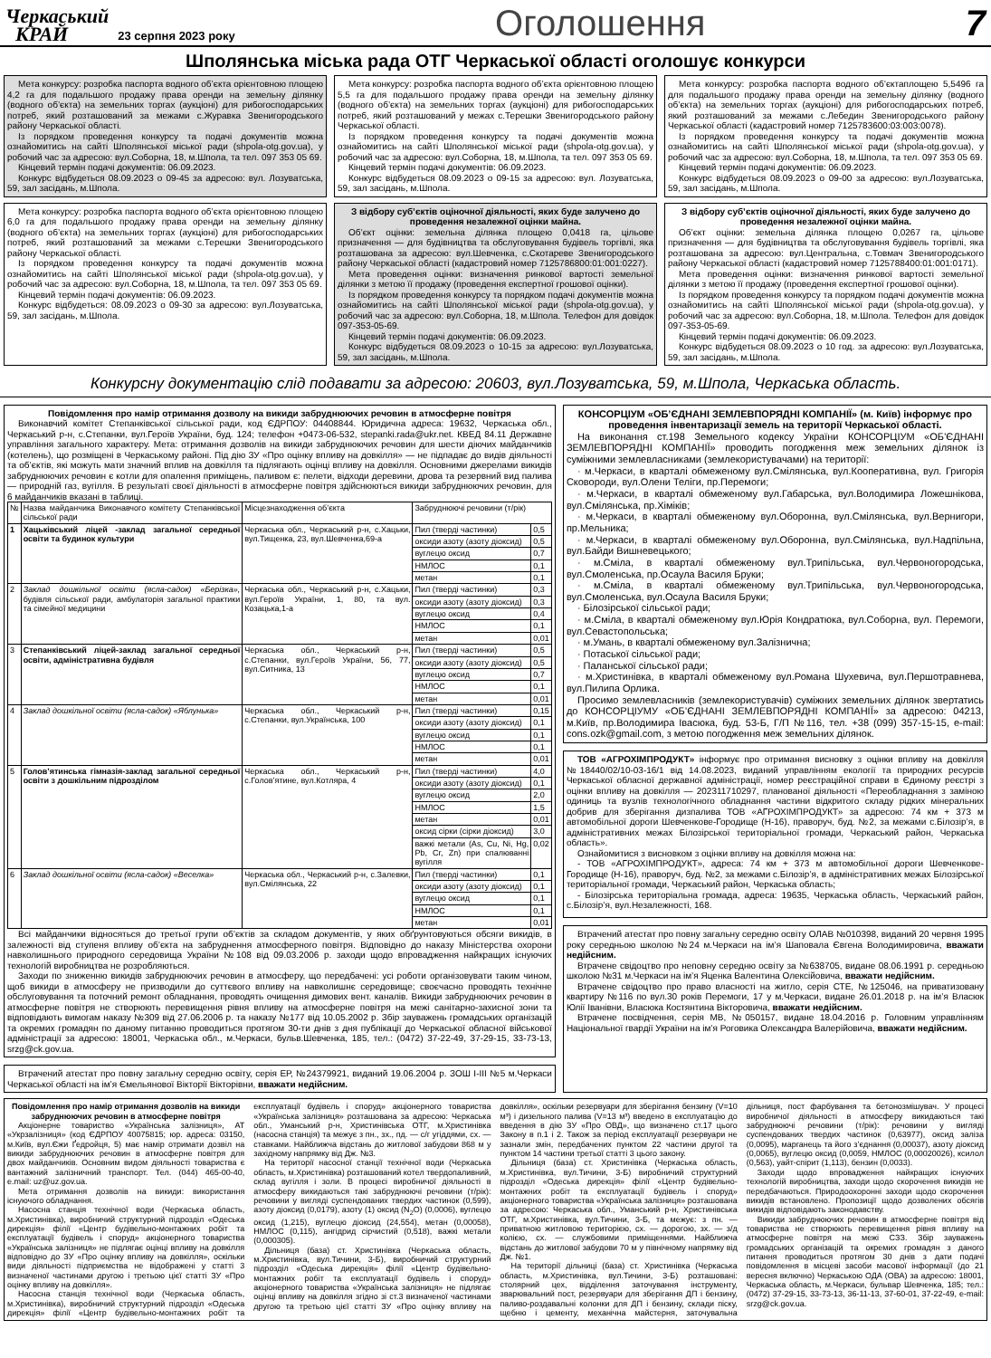Черкаський
КРАЙ
23 серпня 2023 року
Оголошення 7
Шполянська міська рада ОТГ Черкаської області оголошує конкурси
Мета конкурсу: розробка паспорта водного об’єкта орієнтовною площею 4,2 га для подальшого продажу права оренди на земельну ділянку (водного об’єкта) на земельних торгах (аукціоні) для рибогосподарських потреб, який розташований за межами с.Журавка Звенигородського району Черкаської області.
Із порядком проведення конкурсу та подачі документів можна ознайомитись на сайті Шполянської міської ради (shpola-otg.gov.ua), у робочий час за адресою: вул.Соборна, 18, м.Шпола, та тел. 097 353 05 69.
Кінцевий термін подачі документів: 06.09.2023.
Конкурс відбудеться 08.09.2023 о 09-45 за адресою: вул. Лозуватська, 59, зал засідань, м.Шпола.
Мета конкурсу: розробка паспорта водного об’єкта орієнтовною площею 5,5 га для подальшого продажу права оренди на земельну ділянку (водного об’єкта) на земельних торгах (аукціоні) для рибогосподарських потреб, який розташований у межах с.Терешки Звенигородського району Черкаської області.
Із порядком проведення конкурсу та подачі документів можна ознайомитись на сайті Шполянської міської ради (shpola-otg.gov.ua), у робочий час за адресою: вул.Соборна, 18, м.Шпола, та тел. 097 353 05 69.
Кінцевий термін подачі документів: 06.09.2023.
Конкурс відбудеться 08.09.2023 о 09-15 за адресою: вул. Лозуватська, 59, зал засідань, м.Шпола.
Мета конкурсу: розробка паспорта водного об’єктаплощею 5,5496 га для подальшого продажу права оренди на земельну ділянку (водного об’єкта) на земельних торгах (аукціоні) для рибогосподарських потреб, який розташований за межами с.Лебедин Звенигородського району Черкаської області (кадастровий номер 7125783600:03:003:0078).
Із порядком проведення конкурсу та подачі документів можна ознайомитись на сайті Шполянської міської ради (shpola-otg.gov.ua), у робочий час за адресою: вул.Соборна, 18, м.Шпола, та тел. 097 353 05 69.
Кінцевий термін подачі документів: 06.09.2023.
Конкурс відбудеться 08.09.2023 о 09-00 за адресою: вул.Лозуватська, 59, зал засідань, м.Шпола.
Мета конкурсу: розробка паспорта водного об’єкта орієнтовною площею 6,0 га для подальшого продажу права оренди на земельну ділянку (водного об’єкта) на земельних торгах (аукціоні) для рибогосподарських потреб, який розташований за межами с.Терешки Звенигородського району Черкаської області.
Із порядком проведення конкурсу та подачі документів можна ознайомитись на сайті Шполянської міської ради (shpola-otg.gov.ua), у робочий час за адресою: вул.Соборна, 18, м.Шпола, та тел. 097 353 05 69.
Кінцевий термін подачі документів: 06.09.2023.
Конкурс відбудеться: 08.09.2023 о 09-30 за адресою: вул.Лозуватська, 59, зал засідань, м.Шпола.
З відбору суб’єктів оціночної діяльності, яких буде залучено до проведення незалежної оцінки майна.
Об’єкт оцінки: земельна ділянка площею 0,0418 га, цільове призначення — для будівництва та обслуговування будівель торгівлі, яка розташована за адресою: вул.Шевченка, с.Скотареве Звенигородського району Черкаської області (кадастровий номер 7125786800:01:001:0227).
Мета проведення оцінки: визначення ринкової вартості земельної ділянки з метою її продажу (проведення експертної грошової оцінки).
Із порядком проведення конкурсу та порядком подачі документів можна ознайомитись на сайті Шполянської міської ради (shpola-otg.gov.ua), у робочий час за адресою: вул.Соборна, 18, м.Шпола. Телефон для довідок 097-353-05-69.
Кінцевий термін подачі документів: 06.09.2023.
Конкурс відбудеться 08.09.2023 о 10-15 за адресою: вул.Лозуватська, 59, зал засідань, м.Шпола.
З відбору суб’єктів оціночної діяльності, яких буде залучено до проведення незалежної оцінки майна.
Об’єкт оцінки: земельна ділянка площею 0,0267 га, цільове призначення — для будівництва та обслуговування будівель торгівлі, яка розташована за адресою: вул.Центральна, с.Товмач Звенигородського району Черкаської області (кадастровий номер 7125788400:01:001:0171).
Мета проведення оцінки: визначення ринкової вартості земельної ділянки з метою її продажу (проведення експертної грошової оцінки).
Із порядком проведення конкурсу та порядком подачі документів можна ознайомитись на сайті Шполянської міської ради (shpola-otg.gov.ua), у робочий час за адресою: вул.Соборна, 18, м.Шпола. Телефон для довідок 097-353-05-69.
Кінцевий термін подачі документів: 06.09.2023.
Конкурс відбудеться 08.09.2023 о 10 год. за адресою: вул.Лозуватська, 59, зал засідань, м.Шпола.
Конкурсну документацію слід подавати за адресою: 20603, вул.Лозуватська, 59, м.Шпола, Черкаська область.
Повідомлення про намір отримання дозволу на викиди забруднюючих речовин в атмосферне повітря
Виконавчий комітет Степанківської сільської ради, код ЄДРПОУ: 04408844. Юридична адреса: 19632, Черкаська обл., Черкаський р-н, с.Степанки, вул.Героїв України, буд. 124; телефон +0473-06-532, stepanki.rada@ukr.net. КВЕД 84.11 Державне управління загального характеру. Мета: отримання дозволів на викиди забруднюючих речовин для шести діючих майданчиків (котелень), що розміщені в Черкаському районі. Під дію ЗУ «Про оцінку впливу на довкілля» — не підпадає до видів діяльності та об’єктів, які можуть мати значний вплив на довкілля та підлягають оцінці впливу на довкілля. Основними джерелами викидів забруднюючих речовин є котли для опалення приміщень, паливом є: пелети, відходи деревини, дрова та резервний вид палива — природній газ, вугілля. В результаті своєї діяльності в атмосферне повітря здійснюються викиди забруднюючих речовин, для 6 майданчиків вказані в таблиці.
| № | Назва майданчика Виконавчого комітету Степанківської сільської ради | Місцезнаходження об’єкта | Забруднюючі речовини (т/рік) | |
| --- | --- | --- | --- | --- |
| 1 | Хацьківський ліцей -заклад загальної середньої освіти та будинок культури | Черкаська обл., Черкаський р-н, с.Хацьки, вул.Тищенка, 23, вул.Шевченка,69-а | Пил (тверді частинки) | 0,5 |
| | | | оксиди азоту (азоту діоксид) | 0,5 |
| | | | вуглецю оксид | 0,7 |
| | | | НМЛОС | 0,1 |
| | | | метан | 0,1 |
| 2 | Заклад дошкільної освіти (ясла-садок) «Берізка», будівля сільської ради, амбулаторія загальної практики та сімейної медицини | Черкаська обл., Черкаський р-н, с.Хацьки, вул.Героїв України, 1, 80, та вул. Козацька,1-а | Пил (тверді частинки) | 0,3 |
| | | | оксиди азоту (азоту діоксид) | 0,3 |
| | | | вуглецю оксид | 0,4 |
| | | | НМЛОС | 0,1 |
| | | | метан | 0,01 |
| 3 | Степанківський ліцей-заклад загальної середньої освіти, адміністративна будівля | Черкаська обл., Черкаський р-н, с.Степанки, вул.Героїв України, 56, 77, вул.Ситника, 13 | Пил (тверді частинки) | 0,5 |
| | | | оксиди азоту (азоту діоксид) | 0,5 |
| | | | вуглецю оксид | 0,7 |
| | | | НМЛОС | 0,1 |
| | | | метан | 0,01 |
| 4 | Заклад дошкільної освіти (ясла-садок) «Яблунька» | Черкаська обл., Черкаський р-н, с.Степанки, вул.Українська, 100 | Пил (тверді частинки) | 0,15 |
| | | | оксиди азоту (азоту діоксид) | 0,1 |
| | | | вуглецю оксид | 0,1 |
| | | | НМЛОС | 0,1 |
| | | | метан | 0,01 |
| 5 | Голов’ятинська гімназія-заклад загальної середньої освіти з дошкільним підрозділом | Черкаська обл., Черкаський р-н, с.Голов’ятине, вул.Котляра, 4 | Пил (тверді частинки) | 4,0 |
| | | | оксиди азоту (азоту діоксид) | 0,1 |
| | | | вуглецю оксид | 2,0 |
| | | | НМЛОС | 1,5 |
| | | | метан | 0,01 |
| | | | оксид сірки (сірки діоксид) | 3,0 |
| | | | важкі метали (As, Cu, Ni, Hg, Pb, Cr, Zn) при спалюванні вугілля | 0,02 |
| 6 | Заклад дошкільної освіти (ясла-садок) «Веселка» | Черкаська обл., Черкаський р-н, с.Залевки, вул.Смілянська, 22 | Пил (тверді частинки) | 0,1 |
| | | | оксиди азоту (азоту діоксид) | 0,1 |
| | | | вуглецю оксид | 0,1 |
| | | | НМЛОС | 0,1 |
| | | | метан | 0,01 |
Всі майданчики відносяться до третьої групи об’єктів за складом документів, у яких обґрунтовуються обсяги викидів, в залежності від ступеня впливу об’єкта на забруднення атмосферного повітря. Відповідно до наказу Міністерства охорони навколишнього природного середовища України №108 від 09.03.2006 р. заходи щодо впровадження найкращих існуючих технологій виробництва не розробляються.
Заходи по зниженню викидів забруднюючих речовин в атмосферу, що передбачені: усі роботи організовувати таким чином, щоб викиди в атмосферу не призводили до суттєвого впливу на навколишнє середовище; своєчасно проводять технічне обслуговування та поточний ремонт обладнання, проводять очищення димових вент. каналів. Викиди забруднюючих речовин в атмосферне повітря не створюють перевищення рівня впливу на атмосферне повітря на межі санітарно-захисної зони та відповідають вимогам наказу №309 від 27.06.2006 р. та наказу №177 від 10.05.2002 р. Збір зауважень громадських організацій та окремих громадян по даному питанню проводиться протягом 30-ти днів з дня публікації до Черкаської обласної військової адміністрації за адресою: 18001, Черкаська обл., м.Черкаси, бульв.Шевченка, 185, тел.: (0472) 37-22-49, 37-29-15, 33-73-13, srzg@ck.gov.ua.
Втрачений атестат про повну загальну середню освіту, серія ЕР, №24379921, виданий 19.06.2004 р. ЗОШ І-ІІІ №5 м.Черкаси Черкаської області на ім’я Ємельянової Вікторії Вікторівни, вважати недійсним.
КОНСОРЦІУМ «ОБ’ЄДНАНІ ЗЕМЛЕВПОРЯДНІ КОМПАНІЇ» (м. Київ) інформує про проведення інвентаризації земель на території Черкаської області.
На виконання ст.198 Земельного кодексу України КОНСОРЦІУМ «ОБ’ЄДНАНІ ЗЕМЛЕВПОРЯДНІ КОМПАНІЇ» проводить погодження меж земельних ділянок із суміжними землевласниками (землекористувачами) на території:
· м.Черкаси, в кварталі обмеженому вул.Смілянська, вул.Кооперативна, вул. Григорія Сковороди, вул.Олени Теліги, пр.Перемоги;
· м.Черкаси, в кварталі обмеженому вул.Габарська, вул.Володимира Ложешнікова, вул.Смілянська, пр.Хіміків;
· м.Черкаси, в кварталі обмеженому вул.Оборонна, вул.Смілянська, вул.Вернигори, пр.Мельника;
· м.Черкаси, в кварталі обмеженому вул.Оборонна, вул.Смілянська, вул.Надпільна, вул.Байди Вишневецького;
· м.Сміла, в кварталі обмеженому вул.Трипільська, вул.Червоногородська, вул.Смоленська, пр.Осаула Василя Бруки;
· м.Сміла, в кварталі обмеженому вул.Трипільська, вул.Червоногородська, вул.Смоленська, вул.Осаула Василя Бруки;
· Білозірської сільської ради;
· м.Сміла, в кварталі обмеженому вул.Юрія Кондратюка, вул.Соборна, вул. Перемоги, вул.Севастопольська;
· м.Умань, в кварталі обмеженому вул.Залізнична;
· Потаської сільської ради;
· Паланської сільської ради;
· м.Христинівка, в кварталі обмеженому вул.Романа Шухевича, вул.Першотравнева, вул.Пилипа Орлика.
Просимо землевласників (землекористувачів) суміжних земельних ділянок звертатись до КОНСОРЦІУМУ «ОБ’ЄДНАНІ ЗЕМЛЕВПОРЯДНІ КОМПАНІЇ» за адресою: 04213, м.Київ, пр.Володимира Івасюка, буд. 53-Б, Г/П №116, тел. +38 (099) 357-15-15, e-mail: cons.ozk@gmail.com, з метою погодження меж земельних ділянок.
ТОВ «АГРОХІМПРОДУКТ» інформує про отримання висновку з оцінки впливу на довкілля №18440/02/10-03-16/1 від 14.08.2023, виданий управлінням екології та природних ресурсів Черкаської обласної державної адміністрації, номер реєстраційної справи в Єдиному реєстрі з оцінки впливу на довкілля — 202311710297, планованої діяльності «Переобладнання з заміною одиниць та вузлів технологічного обладнання частини відкритого складу рідких мінеральних добрив для зберігання дизпалива ТОВ «АГРОХІМПРОДУКТ» за адресою: 74 км + 373 м автомобільної дороги Шевченкове-Городище (Н-16), праворуч, буд. №2, за межами с.Білозір’я, в адміністративних межах Білозірської територіальної громади, Черкаський район, Черкаська область».
Ознайомитися з висновком з оцінки впливу на довкілля можна на:
- ТОВ «АГРОХІМПРОДУКТ», адреса: 74 км + 373 м автомобільної дороги Шевченкове-Городище (Н-16), праворуч, буд. №2, за межами с.Білозір’я, в адміністративних межах Білозірської територіальної громади, Черкаський район, Черкаська область;
- Білозірська територіальна громада, адреса: 19635, Черкаська область, Черкаський район, с.Білозір’я, вул.Незалежності, 168.
Втрачений атестат про повну загальну середню освіту ОЛАВ №010398, виданий 20 червня 1995 року середньою школою №24 м.Черкаси на ім’я Шаповала Євгена Володимировича, вважати недійсним.
Втрачене свідоцтво про неповну середню освіту за №638705, видане 08.06.1991 р. середньою школою №31 м.Черкаси на ім’я Яценка Валентина Олексійовича, вважати недійсним.
Втрачене свідоцтво про право власності на житло, серія СТЕ, №125046, на приватизовану квартиру №116 по вул.30 років Перемоги, 17 у м.Черкаси, видане 26.01.2018 р. на ім’я Власюк Юлії Іванівни, Власюка Костянтина Вікторовича, вважати недійсним.
Втрачене посвідчення, серія МВ, №050157, видане 18.04.2016 р. Головним управлінням Національної гвардії України на ім’я Роговика Олександра Валерійовича, вважати недійсним.
Повідомлення про намір отримання дозволів на викиди забруднюючих речовин в атмосферне повітря
Акціонерне товариство «Українська залізниця», АТ «Укрзалізниця» (код ЄДРПОУ 40075815; юр. адреса: 03150, м.Київ, вул.Єжи Ґедройця, 5) має намір отримати дозвіл на викиди забруднюючих речовин в атмосферне повітря для двох майданчиків. Основним видом діяльності товариства є вантажний залізничний транспорт. Тел. (044) 465-00-40, e.mail: uz@uz.gov.ua.
Мета отримання дозволів на викиди: використання існуючого обладнання.
Насосна станція технічної води (Черкаська область, м.Христинівка), виробничий структурний підрозділ «Одеська дирекція» філії «Центр будівельно-монтажних робіт та експлуатації будівель і споруд» акціонерного товариства «Українська залізниця» не підлягає оцінці впливу на довкілля відповідно до ЗУ «Про оцінку впливу на довкілля», оскільки види діяльності підприємства не відображені у статті 3 визначеної частинами другою і третьою цієї статті ЗУ «Про оцінку впливу на довкілля».
Насосна станція технічної води (Черкаська область, м.Христинівка), виробничий структурний підрозділ «Одеська дирекція» філії «Центр будівельно-монтажних робіт та експлуатації будівель і споруд» акціонерного товариства «Українська залізниця» розташована за адресою: Черкаська обл., Уманський р-н, Христинівська ОТГ, м.Христинівка (насосна станція) та межує з пн., зх., пд. — с/г угіддями, сх. — ставками. Найближча відстань до житлової забудови 868 м у західному напрямку від Дж. №3.
На території насосної станції технічної води (Черкаська область, м.Христинівка) розташований котел твердопаливний, склад вугілля і золи. В процесі виробничої діяльності в атмосферу викидаються такі забруднюючі речовини (т/рік): речовини у вигляді суспендованих твердих частинок (0,599), азоту діоксид (0,0179), азоту (1) оксид (N<sub>2</sub>O) (0,0006), вуглецю оксид (1,215), вуглецю діоксид (24,554), метан (0,00058), НМЛОС (0,115), ангідрид сірчистий (0,518), важкі метали (0,000305).
Дільниця (база) ст. Христинівка (Черкаська область, м.Христинівка, вул.Тичини, 3-Б), виробничий структурний підрозділ «Одеська дирекція» філії «Центр будівельно-монтажних робіт та експлуатації будівель і споруд» акціонерного товариства «Українська залізниця» не підлягає оцінці впливу на довкілля згідно зі ст.3 визначеної частинами другою та третьою цієї статті ЗУ «Про оцінку впливу на довкілля», оскільки резервуари для зберігання бензину (V=10 м³) і дизельного палива (V=13 м³) введено в експлуатацію до введення в дію ЗУ «Про ОВД», що визначено ст.17 цього Закону в п.1 і 2. Також за період експлуатації резервуари не зазнали змін, передбачених пунктом 22 частини другої та пунктом 14 частини третьої статті 3 цього закону.
Дільниця (база) ст. Христинівка (Черкаська область, м.Христинівка, вул.Тичини, 3-Б) виробничий структурний підрозділ «Одеська дирекція» філії «Центр будівельно-монтажних робіт та експлуатації будівель і споруд» акціонерного товариства «Українська залізниця» розташована за адресою: Черкаська обл., Уманський р-н, Христинівська ОТГ, м.Христинівка, вул.Тичини, 3-Б, та межує: з пн. — приватною житловою територією, сх. — дорогою, зх. — з/д колією, сх. — службовими приміщеннями. Найближча відстань до житлової забудови 70 м у північному напрямку від Дж. №1.
На території дільниці (база) ст. Христинівка (Черкаська область, м.Христинівка, вул.Тичини, 3-Б) розташовані: столярний цех, відділення заточування інструменту, зварювальний пост, резервуари для зберігання ДП і бензину, паливо-роздавальні колонки для ДП і бензину, склади піску, щебню і цементу, механічна майстерня, заточувальна дільниця, пост фарбування та бетонозмішувач. У процесі виробничої діяльності в атмосферу викидаються такі забруднюючі речовини (т/рік): речовини у вигляді суспендованих твердих частинок (0,63977), оксид заліза (0,0095), марганець та його з’єднання (0,00037), азоту діоксид (0,0065), вуглецю оксид (0,0059, НМЛОС (0,00020026), ксилол (0,563), уайт-спірит (1,113), бензин (0,0033).
Заходи щодо впровадження найкращих існуючих технологій виробництва, заходи щодо скорочення викидів не передбачаються. Природоохоронні заходи щодо скорочення викидів встановлено. Пропозиції щодо дозволених обсягів викидів відповідають законодавству.
Викиди забруднюючих речовин в атмосферне повітря від товариства не створюють перевищення рівня впливу на атмосферне повітря на межі СЗЗ. Збір зауважень громадських організацій та окремих громадян з даного питання проводиться протягом 30 днів з дати подачі повідомлення в місцеві засоби масової інформації (до 21 вересня включно) Черкаською ОДА (ОВА) за адресою: 18001, Черкаська область, м.Черкаси, бульвар Шевченка, 185; тел.: (0472) 37-29-15, 33-73-13, 36-11-13, 37-60-01, 37-22-49, e-mail: srzg@ck.gov.ua.